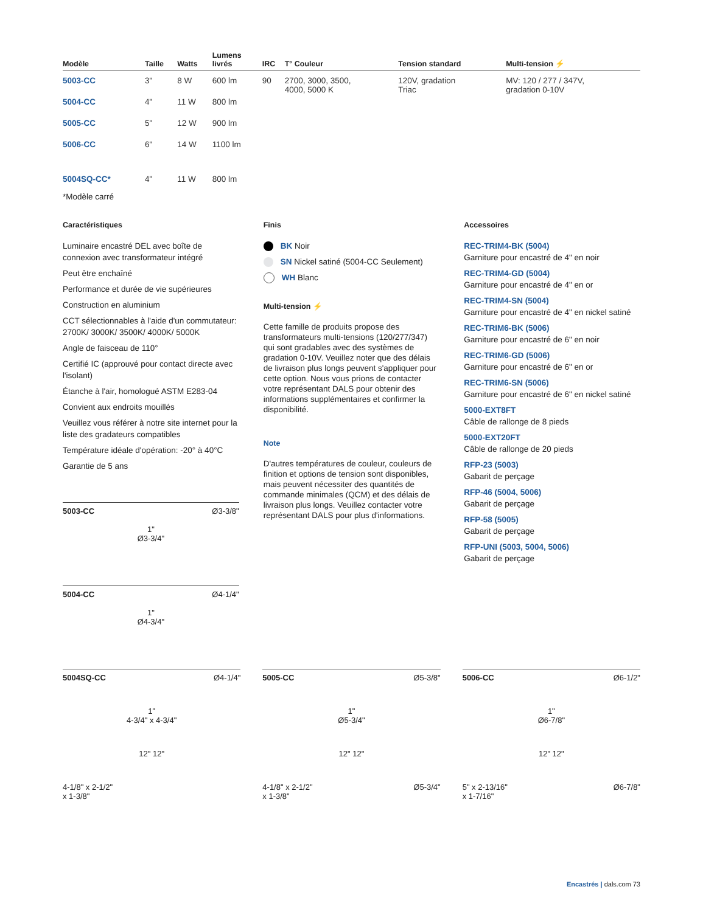| Modèle | Taille | Watts | Lumens livrés | IRC | T° Couleur | Tension standard | Multi-tension ⚡ |
| --- | --- | --- | --- | --- | --- | --- | --- |
| 5003-CC | 3" | 8 W | 600 lm | 90 | 2700, 3000, 3500, 4000, 5000 K | 120V, gradation Triac | MV: 120 / 277 / 347V, gradation 0-10V |
| 5004-CC | 4" | 11 W | 800 lm | | | | |
| 5005-CC | 5" | 12 W | 900 lm | | | | |
| 5006-CC | 6" | 14 W | 1100 lm | | | | |
| 5004SQ-CC* | 4" | 11 W | 800 lm | | | | |
*Modèle carré
Caractéristiques
Luminaire encastré DEL avec boîte de connexion avec transformateur intégré
Peut être enchaîné
Performance et durée de vie supérieures
Construction en aluminium
CCT sélectionnables à l'aide d'un commutateur: 2700K/ 3000K/ 3500K/ 4000K/ 5000K
Angle de faisceau de 110°
Certifié IC (approuvé pour contact directe avec l'isolant)
Étanche à l'air, homologué ASTM E283-04
Convient aux endroits mouillés
Veuillez vous référer à notre site internet pour la liste des gradateurs compatibles
Température idéale d'opération: -20° à 40°C
Garantie de 5 ans
5003-CC Ø3-3/8"
1"
Ø3-3/4"
5004-CC Ø4-1/4"
1"
Ø4-3/4"
Finis
BK Noir
SN Nickel satiné (5004-CC Seulement)
WH Blanc
Multi-tension ⚡
Cette famille de produits propose des transformateurs multi-tensions (120/277/347) qui sont gradables avec des systèmes de gradation 0-10V. Veuillez noter que des délais de livraison plus longs peuvent s'appliquer pour cette option. Nous vous prions de contacter votre représentant DALS pour obtenir des informations supplémentaires et confirmer la disponibilité.
Note
D'autres températures de couleur, couleurs de finition et options de tension sont disponibles, mais peuvent nécessiter des quantités de commande minimales (QCM) et des délais de livraison plus longs. Veuillez contacter votre représentant DALS pour plus d'informations.
Accessoires
REC-TRIM4-BK (5004)
Garniture pour encastré de 4" en noir
REC-TRIM4-GD (5004)
Garniture pour encastré de 4" en or
REC-TRIM4-SN (5004)
Garniture pour encastré de 4" en nickel satiné
REC-TRIM6-BK (5006)
Garniture pour encastré de 6" en noir
REC-TRIM6-GD (5006)
Garniture pour encastré de 6" en or
REC-TRIM6-SN (5006)
Garniture pour encastré de 6" en nickel satiné
5000-EXT8FT
Câble de rallonge de 8 pieds
5000-EXT20FT
Câble de rallonge de 20 pieds
RFP-23 (5003)
Gabarit de perçage
RFP-46 (5004, 5006)
Gabarit de perçage
RFP-58 (5005)
Gabarit de perçage
RFP-UNI (5003, 5004, 5006)
Gabarit de perçage
5004SQ-CC Ø4-1/4"
1"
4-3/4" x 4-3/4"
12" 12"
4-1/8" x 2-1/2"
x 1-3/8"
5005-CC Ø5-3/8"
1"
Ø5-3/4"
12" 12"
4-1/8" x 2-1/2" Ø5-3/4"
x 1-3/8"
5006-CC Ø6-1/2"
1"
Ø6-7/8"
12" 12"
5" x 2-13/16" Ø6-7/8"
x 1-7/16"
Encastrés | dals.com 73